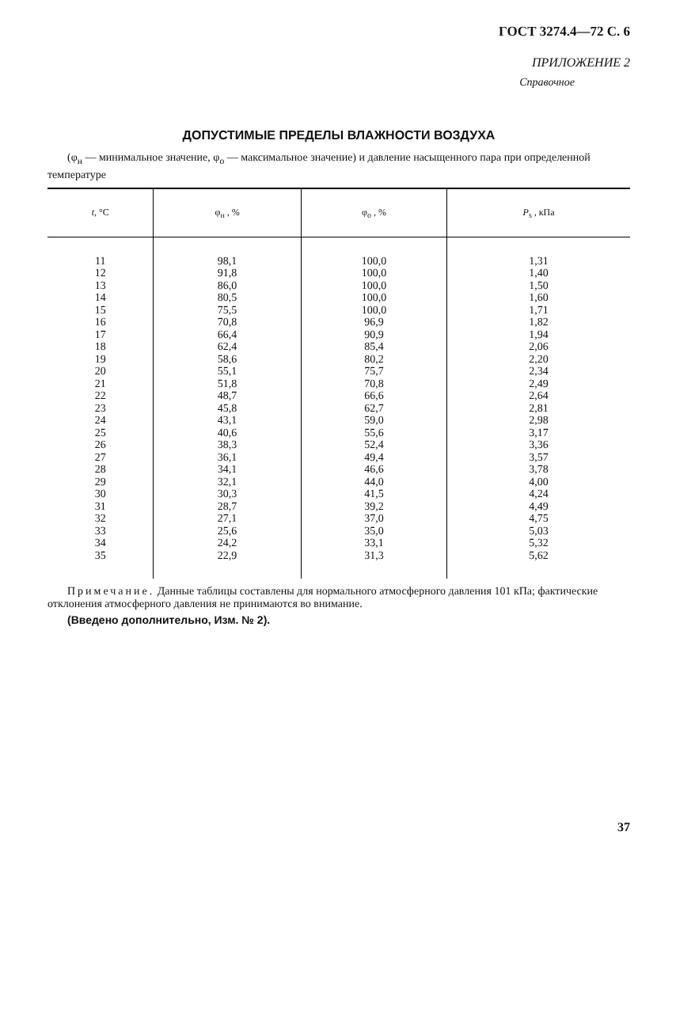ГОСТ 3274.4—72 С. 6
ПРИЛОЖЕНИЕ 2
Справочное
ДОПУСТИМЫЕ ПРЕДЕЛЫ ВЛАЖНОСТИ ВОЗДУХА
(φ<sub>н</sub> — минимальное значение, φ<sub>о</sub> — максимальное значение) и давление насыщенного пара при определенной температуре
| t , °С | φ<sub>н</sub> , % | φ<sub>о</sub> , % | P<sub>s</sub> , кПа |
| --- | --- | --- | --- |
| 11 | 98,1 | 100,0 | 1,31 |
| 12 | 91,8 | 100,0 | 1,40 |
| 13 | 86,0 | 100,0 | 1,50 |
| 14 | 80,5 | 100,0 | 1,60 |
| 15 | 75,5 | 100,0 | 1,71 |
| 16 | 70,8 | 96,9 | 1,82 |
| 17 | 66,4 | 90,9 | 1,94 |
| 18 | 62,4 | 85,4 | 2,06 |
| 19 | 58,6 | 80,2 | 2,20 |
| 20 | 55,1 | 75,7 | 2,34 |
| 21 | 51,8 | 70,8 | 2,49 |
| 22 | 48,7 | 66,6 | 2,64 |
| 23 | 45,8 | 62,7 | 2,81 |
| 24 | 43,1 | 59,0 | 2,98 |
| 25 | 40,6 | 55,6 | 3,17 |
| 26 | 38,3 | 52,4 | 3,36 |
| 27 | 36,1 | 49,4 | 3,57 |
| 28 | 34,1 | 46,6 | 3,78 |
| 29 | 32,1 | 44,0 | 4,00 |
| 30 | 30,3 | 41,5 | 4,24 |
| 31 | 28,7 | 39,2 | 4,49 |
| 32 | 27,1 | 37,0 | 4,75 |
| 33 | 25,6 | 35,0 | 5,03 |
| 34 | 24,2 | 33,1 | 5,32 |
| 35 | 22,9 | 31,3 | 5,62 |
Примечание. Данные таблицы составлены для нормального атмосферного давления 101 кПа; фактические отклонения атмосферного давления не принимаются во внимание.
(Введено дополнительно, Изм. № 2).
37